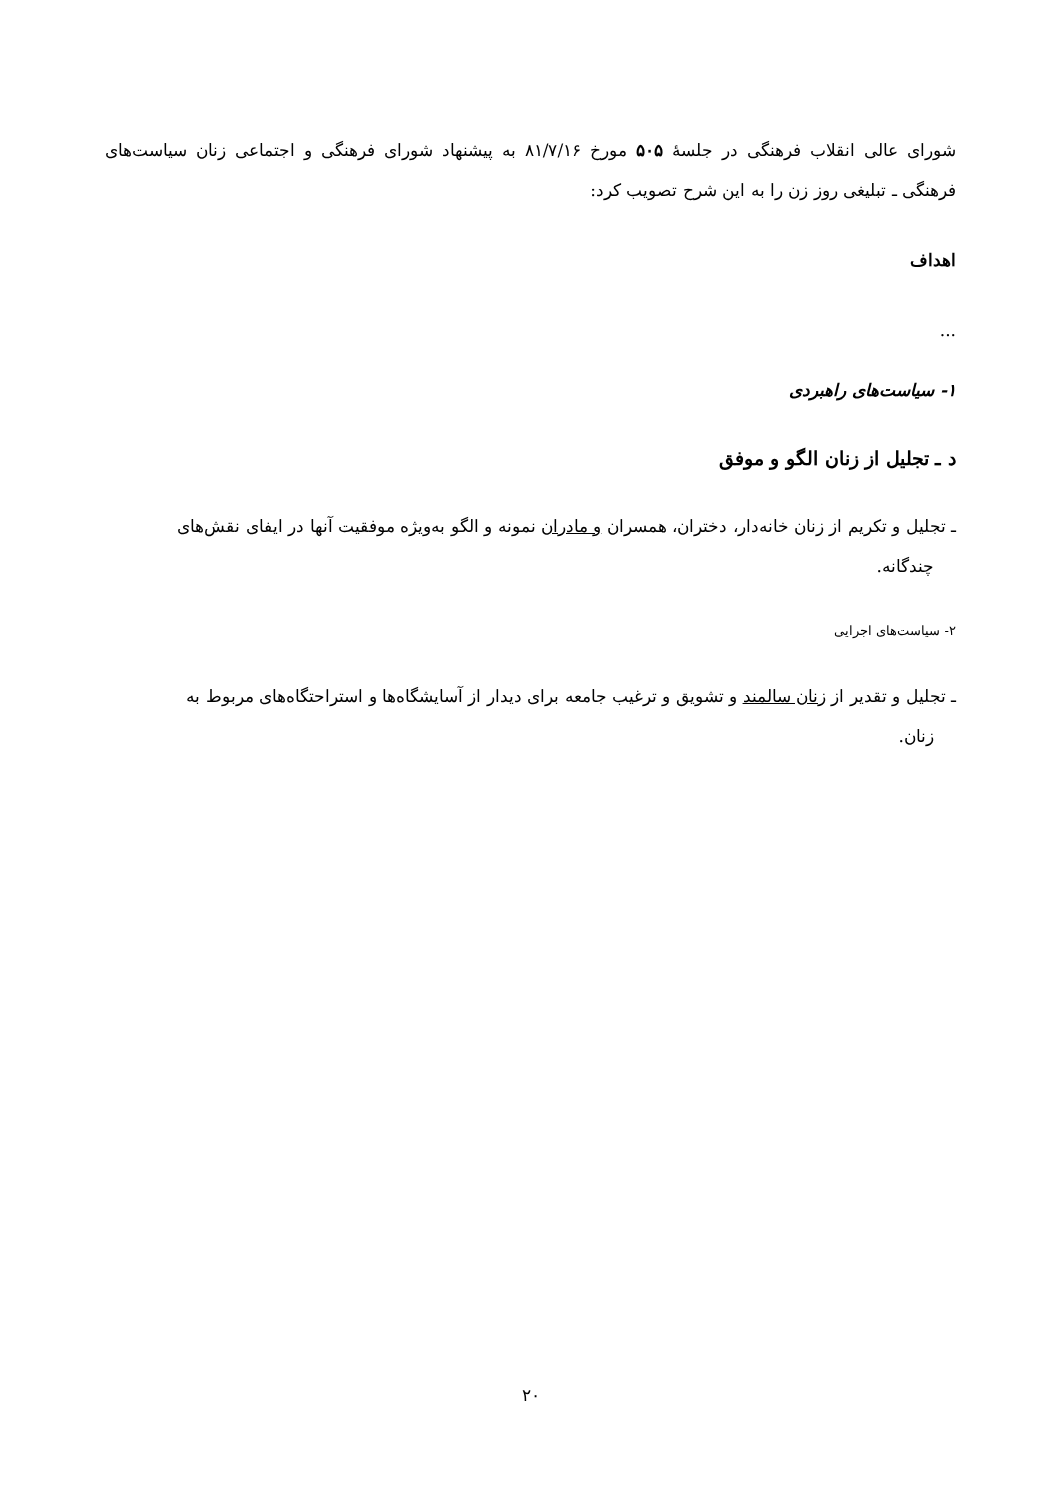شورای عالی انقلاب فرهنگی در جلسهٔ ۵۰۵ مورخ ۸۱/۷/۱۶ به پیشنهاد شورای فرهنگی و اجتماعی زنان سیاست‌های فرهنگی ـ تبلیغی روز زن را به این شرح تصویب کرد:
اهداف
...
۱- سیاست‌های راهبردی
د ـ تجلیل از زنان الگو و موفق
ـ تجلیل و تکریم از زنان خانه‌دار، دختران، همسران و مادران نمونه و الگو به‌ویژه موفقیت آنها در ایفای نقش‌های
چندگانه.
۲- سیاست‌های اجرایی
ـ تجلیل و تقدیر از زنان سالمند و تشویق و ترغیب جامعه برای دیدار از آسایشگاه‌ها و استراحتگاه‌های مربوط به
زنان.
۲۰